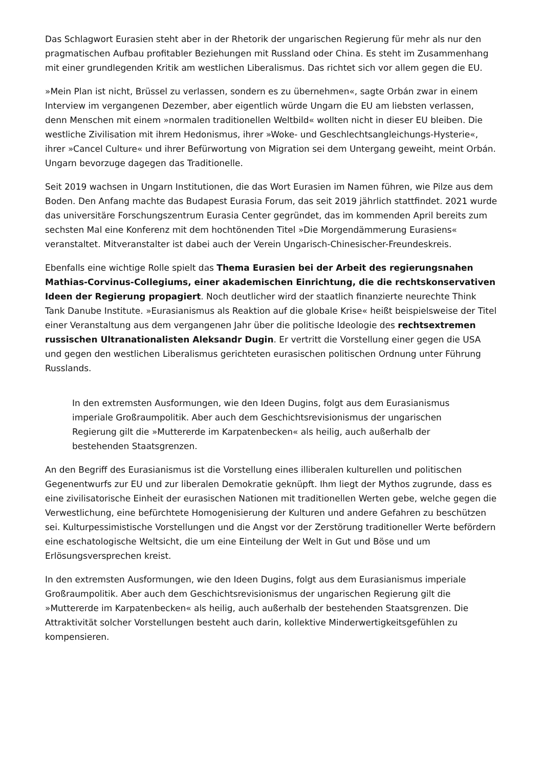Das Schlagwort Eurasien steht aber in der Rhetorik der ungarischen Regierung für mehr als nur den pragmatischen Aufbau profitabler Beziehungen mit Russland oder China. Es steht im Zusammenhang mit einer grundlegenden Kritik am westlichen Liberalismus. Das richtet sich vor allem gegen die EU.
»Mein Plan ist nicht, Brüssel zu verlassen, sondern es zu übernehmen«, sagte Orbán zwar in einem Interview im vergangenen Dezember, aber eigentlich würde Ungarn die EU am liebsten verlassen, denn Menschen mit einem »normalen traditionellen Weltbild« wollten nicht in dieser EU bleiben. Die westliche Zivilisation mit ihrem Hedonismus, ihrer »Woke- und Geschlechtsangleichungs-Hysterie«, ihrer »Cancel Culture« und ihrer Befürwortung von Migration sei dem Untergang geweiht, meint Orbán. Ungarn bevorzuge dagegen das Traditionelle.
Seit 2019 wachsen in Ungarn Institutionen, die das Wort Eurasien im Namen führen, wie Pilze aus dem Boden. Den Anfang machte das Budapest Eurasia Forum, das seit 2019 jährlich stattfindet. 2021 wurde das universitäre Forschungszentrum Eurasia Center gegründet, das im kommenden April bereits zum sechsten Mal eine Konferenz mit dem hochtönenden Titel »Die Morgendämmerung Eurasiens« veranstaltet. Mitveranstalter ist dabei auch der Verein Ungarisch-Chinesischer-Freundeskreis.
Ebenfalls eine wichtige Rolle spielt das Thema Eurasien bei der Arbeit des regierungsnahen Mathias-Corvinus-Collegiums, einer akademischen Einrichtung, die die rechtskonservativen Ideen der Regierung propagiert. Noch deutlicher wird der staatlich finanzierte neurechte Think Tank Danube Institute. »Eurasianismus als Reaktion auf die globale Krise« heißt beispielsweise der Titel einer Veranstaltung aus dem vergangenen Jahr über die politische Ideologie des rechtsextremen russischen Ultranationalisten Aleksandr Dugin. Er vertritt die Vorstellung einer gegen die USA und gegen den westlichen Liberalismus gerichteten eurasischen politischen Ordnung unter Führung Russlands.
In den extremsten Ausformungen, wie den Ideen Dugins, folgt aus dem Eurasianismus imperiale Großraumpolitik. Aber auch dem Geschichtsrevisionismus der ungarischen Regierung gilt die »Muttererde im Karpatenbecken« als heilig, auch außerhalb der bestehenden Staatsgrenzen.
An den Begriff des Eurasianismus ist die Vorstellung eines illiberalen kulturellen und politischen Gegenentwurfs zur EU und zur liberalen Demokratie geknüpft. Ihm liegt der Mythos zugrunde, dass es eine zivilisatorische Einheit der eurasischen Nationen mit traditionellen Werten gebe, welche gegen die Verwestlichung, eine befürchtete Homogenisierung der Kulturen und andere Gefahren zu beschützen sei. Kulturpessimistische Vorstellungen und die Angst vor der Zerstörung traditioneller Werte befördern eine eschatologische Weltsicht, die um eine Einteilung der Welt in Gut und Böse und um Erlösungsversprechen kreist.
In den extremsten Ausformungen, wie den Ideen Dugins, folgt aus dem Eurasianismus imperiale Großraumpolitik. Aber auch dem Geschichtsrevisionismus der ungarischen Regierung gilt die »Muttererde im Karpatenbecken« als heilig, auch außerhalb der bestehenden Staatsgrenzen. Die Attraktivität solcher Vorstellungen besteht auch darin, kollektive Minderwertigkeitsgefühlen zu kompensieren.